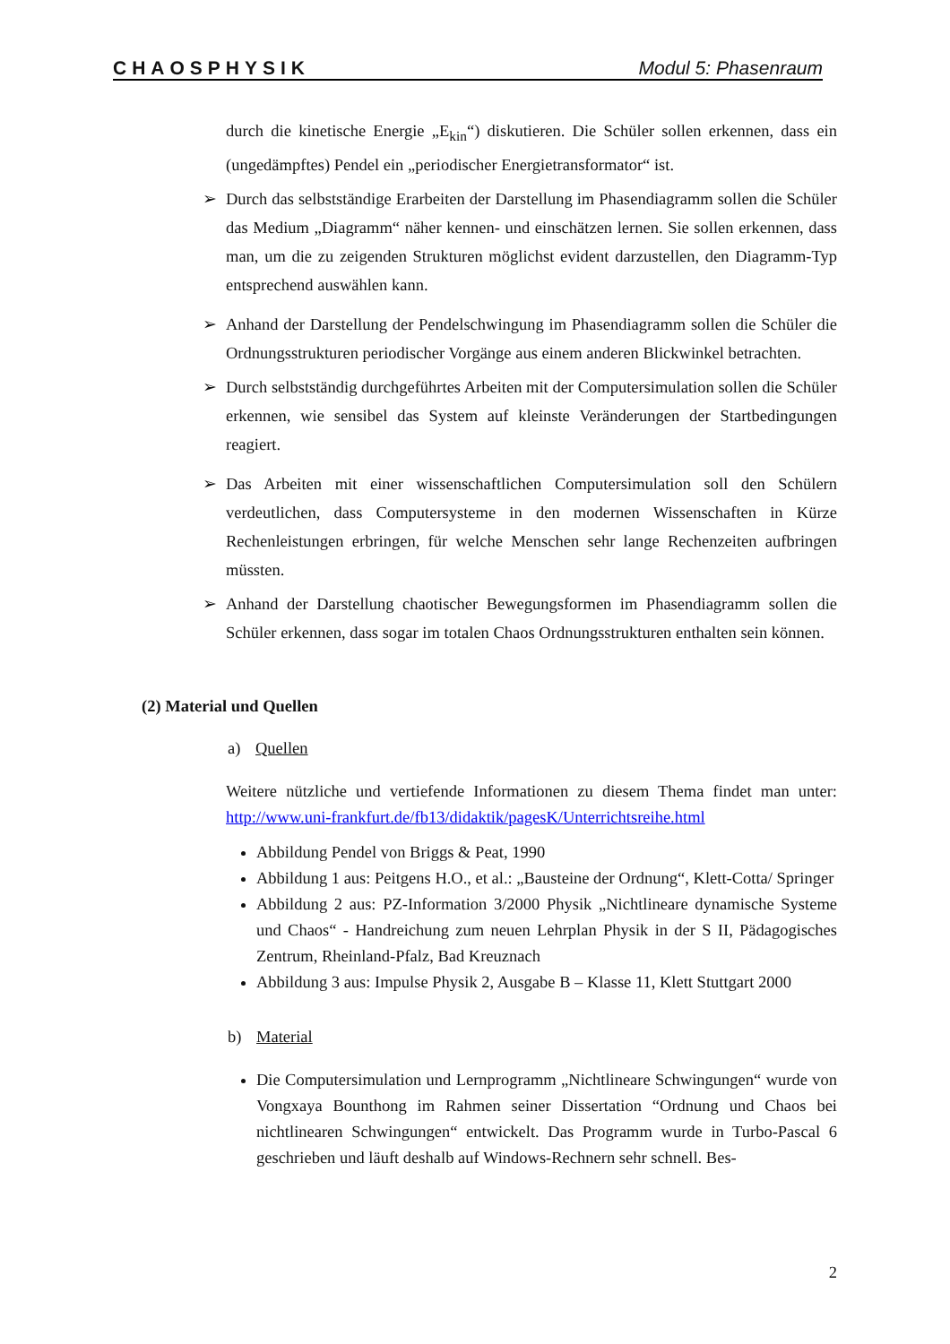CHAOSPHYSIK Modul 5: Phasenraum
durch die kinetische Energie „E<sub>kin</sub>“) diskutieren. Die Schüler sollen erkennen, dass ein (ungedämpftes) Pendel ein „periodischer Energietransformator“ ist.
➢ Durch das selbstständige Erarbeiten der Darstellung im Phasendiagramm sollen die Schüler das Medium „Diagramm“ näher kennen- und einschätzen lernen. Sie sollen erkennen, dass man, um die zu zeigenden Strukturen möglichst evident darzustellen, den Diagramm-Typ entsprechend auswählen kann.
➢ Anhand der Darstellung der Pendelschwingung im Phasendiagramm sollen die Schüler die Ordnungsstrukturen periodischer Vorgänge aus einem anderen Blickwinkel betrachten.
➢ Durch selbstständig durchgeführtes Arbeiten mit der Computersimulation sollen die Schüler erkennen, wie sensibel das System auf kleinste Veränderungen der Startbedingungen reagiert.
➢ Das Arbeiten mit einer wissenschaftlichen Computersimulation soll den Schülern verdeutlichen, dass Computersysteme in den modernen Wissenschaften in Kürze Rechenleistungen erbringen, für welche Menschen sehr lange Rechenzeiten aufbringen müssten.
➢ Anhand der Darstellung chaotischer Bewegungsformen im Phasendiagramm sollen die Schüler erkennen, dass sogar im totalen Chaos Ordnungsstrukturen enthalten sein können.
(2) Material und Quellen
a) Quellen
Weitere nützliche und vertiefende Informationen zu diesem Thema findet man unter: http://www.uni-frankfurt.de/fb13/didaktik/pagesK/Unterrichtsreihe.html
Abbildung Pendel von Briggs & Peat, 1990
Abbildung 1 aus: Peitgens H.O., et al.: „Bausteine der Ordnung“, Klett-Cotta/ Springer
Abbildung 2 aus: PZ-Information 3/2000 Physik „Nichtlineare dynamische Systeme und Chaos“ - Handreichung zum neuen Lehrplan Physik in der S II, Pädagogisches Zentrum, Rheinland-Pfalz, Bad Kreuznach
Abbildung 3 aus: Impulse Physik 2, Ausgabe B – Klasse 11, Klett Stuttgart 2000
b) Material
Die Computersimulation und Lernprogramm „Nichtlineare Schwingungen“ wurde von Vongxaya Bounthong im Rahmen seiner Dissertation “Ordnung und Chaos bei nichtlinearen Schwingungen“ entwickelt. Das Programm wurde in Turbo-Pascal 6 geschrieben und läuft deshalb auf Windows-Rechnern sehr schnell. Bes-
2